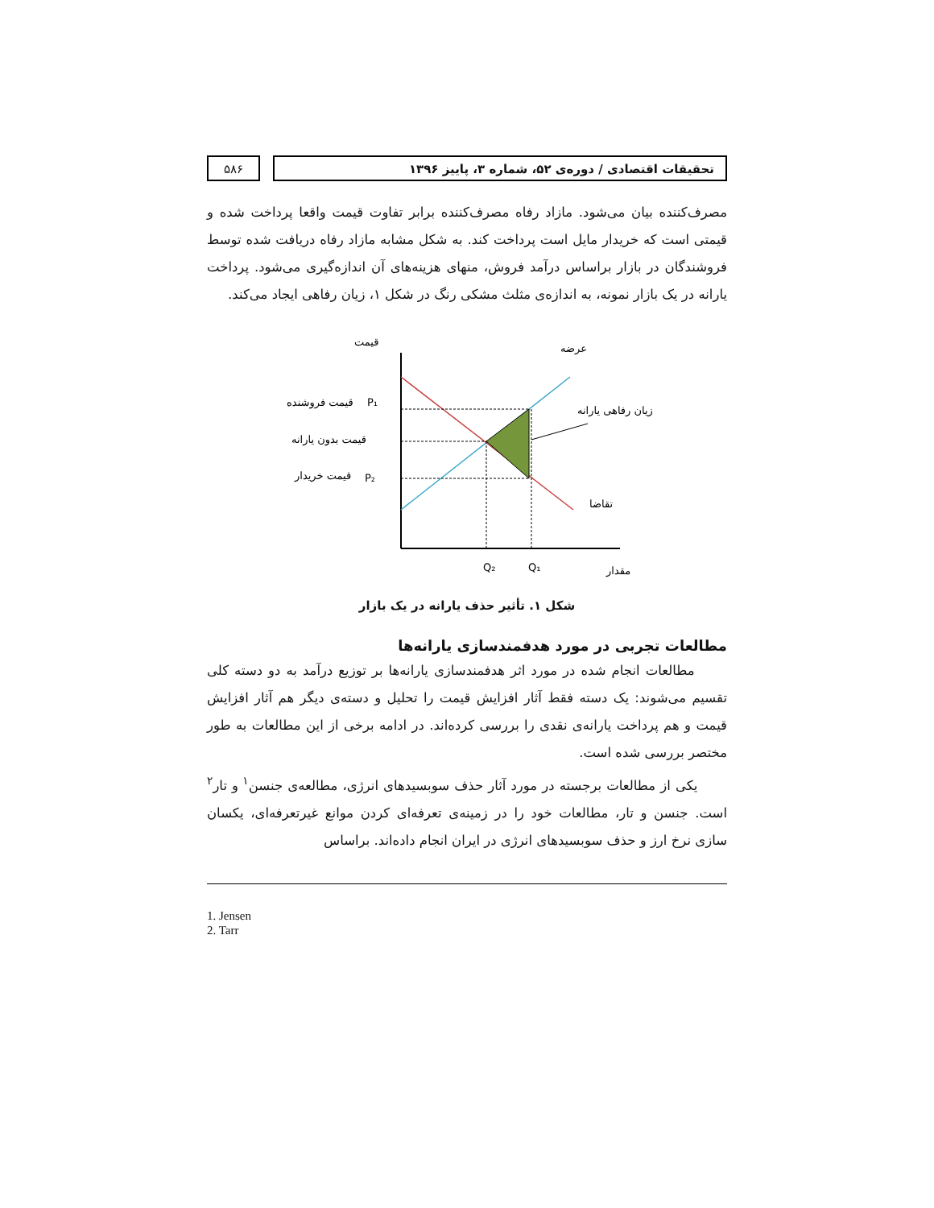تحقیقات اقتصادی / دوره‌ی ۵۲، شماره ۳، پاییز ۱۳۹۶
۵۸۶
مصرف‌کننده بیان می‌شود. مازاد رفاه مصرف‌کننده برابر تفاوت قیمت واقعا پرداخت شده و قیمتی است که خریدار مایل است پرداخت کند. به شکل مشابه مازاد رفاه دریافت شده توسط فروشندگان در بازار براساس درآمد فروش، منهای هزینه‌های آن اندازه‌گیری می‌شود. پرداخت یارانه در یک بازار نمونه، به اندازه‌ی مثلث مشکی رنگ در شکل ۱، زیان رفاهی ایجاد می‌کند.
قیمت
عرضه
قیمت فروشنده
P₁
قیمت بدون یارانه
قیمت خریدار
P₂
زیان رفاهی یارانه
تقاضا
Q₂
Q₁
مقدار
شکل ۱. تأثیر حذف یارانه در یک بازار
مطالعات تجربی در مورد هدفمندسازی یارانه‌ها
مطالعات انجام شده در مورد اثر هدفمندسازی یارانه‌ها بر توزیع درآمد به دو دسته کلی تقسیم می‌شوند: یک دسته فقط آثار افزایش قیمت را تحلیل و دسته‌ی دیگر هم آثار افزایش قیمت و هم پرداخت یارانه‌ی نقدی را بررسی کرده‌اند. در ادامه برخی از این مطالعات به طور مختصر بررسی شده است.
یکی از مطالعات برجسته در مورد آثار حذف سوبسیدهای انرژی، مطالعه‌ی جنسن<sup>۱</sup> و تار<sup>۲</sup> است. جنسن و تار، مطالعات خود را در زمینه‌ی تعرفه‌ای کردن موانع غیرتعرفه‌ای، یکسان سازی نرخ ارز و حذف سوبسیدهای انرژی در ایران انجام داده‌اند. براساس
1. Jensen
2. Tarr